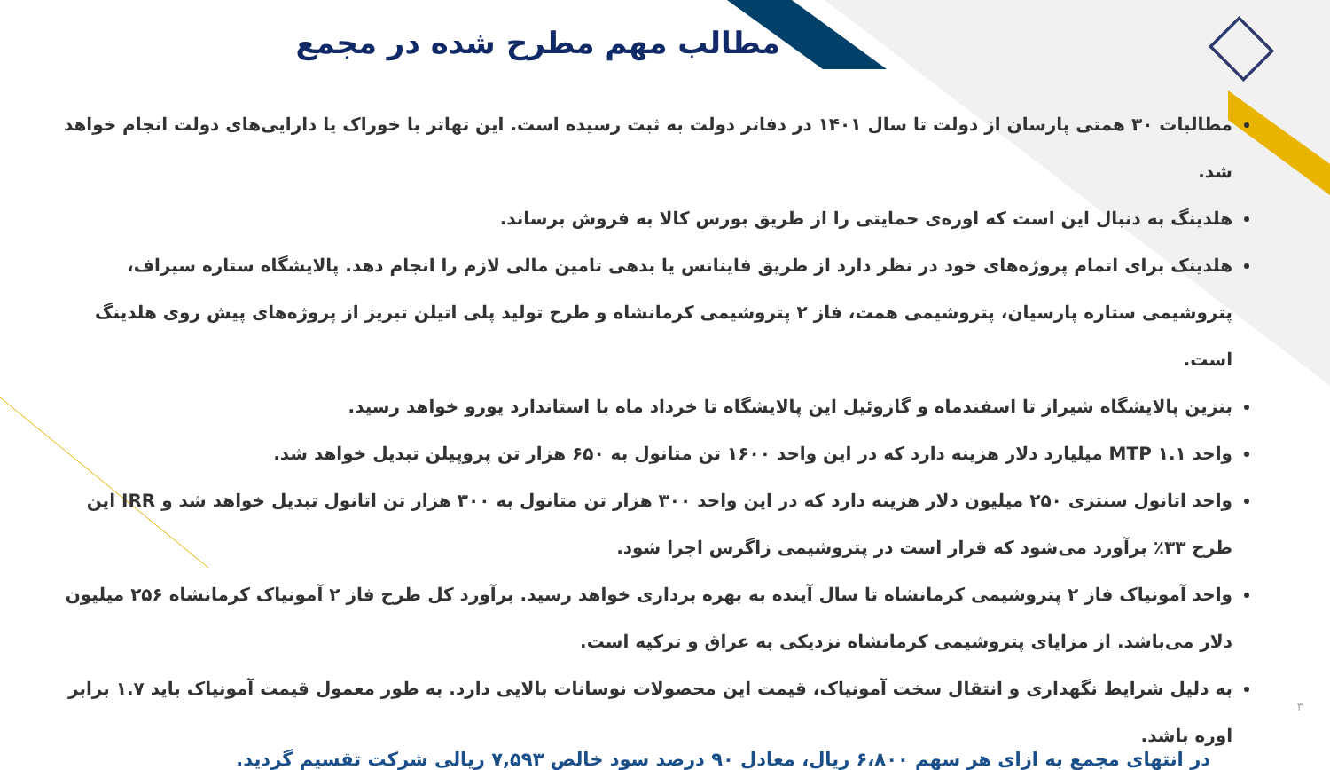مطالب مهم مطرح شده در مجمع
مطالبات ۳۰ همتی پارسان از دولت تا سال ۱۴۰۱ در دفاتر دولت به ثبت رسیده است. این تهاتر با خوراک یا دارایی‌های دولت انجام خواهد شد.
هلدینگ به دنبال این است که اوره‌ی حمایتی را از طریق بورس کالا به فروش برساند.
هلدینک برای اتمام پروژه‌های خود در نظر دارد از طریق فاینانس یا بدهی تامین مالی لازم را انجام دهد. پالایشگاه ستاره سیراف، پتروشیمی ستاره پارسیان، پتروشیمی همت، فاز ۲ پتروشیمی کرمانشاه و طرح تولید پلی اتیلن تبریز از پروژه‌های پیش روی هلدینگ است.
بنزین پالایشگاه شیراز تا اسفندماه و گازوئیل این پالایشگاه تا خرداد ماه با استاندارد یورو خواهد رسید.
واحد MTP ۱.۱ میلیارد دلار هزینه دارد که در این واحد ۱۶۰۰ تن متانول به ۶۵۰ هزار تن پروپیلن تبدیل خواهد شد.
واحد اتانول سنتزی ۲۵۰ میلیون دلار هزینه دارد که در این واحد ۳۰۰ هزار تن متانول به ۳۰۰ هزار تن اتانول تبدیل خواهد شد و IRR این طرح ۳۳٪ برآورد می‌شود که قرار است در پتروشیمی زاگرس اجرا شود.
واحد آمونیاک فاز ۲ پتروشیمی کرمانشاه تا سال آینده به بهره برداری خواهد رسید. برآورد کل طرح فاز ۲ آمونیاک کرمانشاه ۲۵۶ میلیون دلار می‌باشد. از مزایای پتروشیمی کرمانشاه نزدیکی به عراق و ترکیه است.
به دلیل شرایط نگهداری و انتقال سخت آمونیاک، قیمت این محصولات نوسانات بالایی دارد. به طور معمول قیمت آمونیاک باید ۱.۷ برابر اوره باشد.
در انتهای مجمع به ازای هر سهم ۶،۸۰۰ ریال، معادل ۹۰ درصد سود خالص ۷,۵۹۳ ریالی شرکت تقسیم گردید.
۳